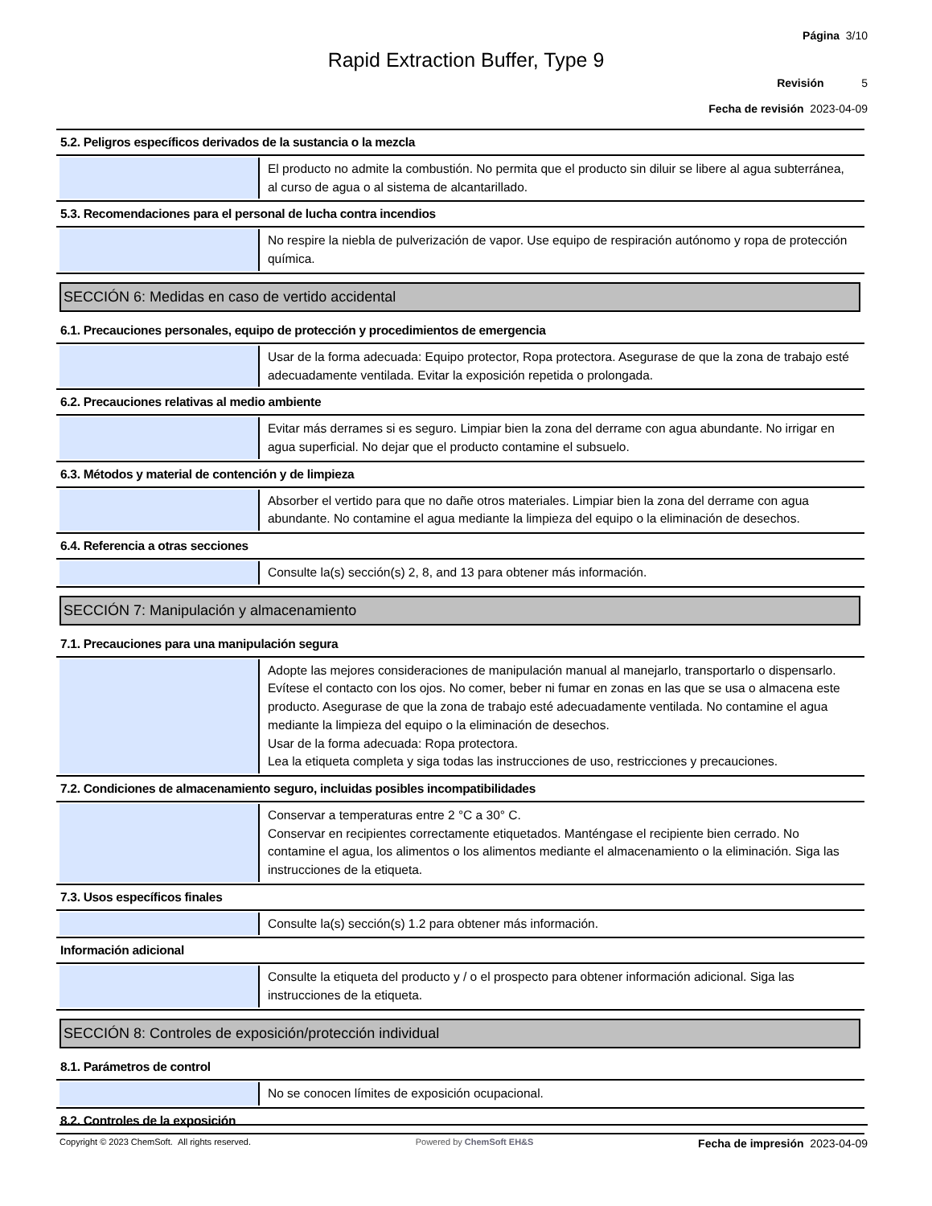Página 3/10
Rapid Extraction Buffer, Type 9
Revisión 5
Fecha de revisión 2023-04-09
5.2. Peligros específicos derivados de la sustancia o la mezcla
El producto no admite la combustión. No permita que el producto sin diluir se libere al agua subterránea, al curso de agua o al sistema de alcantarillado.
5.3. Recomendaciones para el personal de lucha contra incendios
No respire la niebla de pulverización de vapor. Use equipo de respiración autónomo y ropa de protección química.
SECCIÓN 6: Medidas en caso de vertido accidental
6.1. Precauciones personales, equipo de protección y procedimientos de emergencia
Usar de la forma adecuada: Equipo protector, Ropa protectora. Asegurase de que la zona de trabajo esté adecuadamente ventilada. Evitar la exposición repetida o prolongada.
6.2. Precauciones relativas al medio ambiente
Evitar más derrames si es seguro. Limpiar bien la zona del derrame con agua abundante. No irrigar en agua superficial. No dejar que el producto contamine el subsuelo.
6.3. Métodos y material de contención y de limpieza
Absorber el vertido para que no dañe otros materiales. Limpiar bien la zona del derrame con agua abundante. No contamine el agua mediante la limpieza del equipo o la eliminación de desechos.
6.4. Referencia a otras secciones
Consulte la(s) sección(s) 2, 8, and 13 para obtener más información.
SECCIÓN 7: Manipulación y almacenamiento
7.1. Precauciones para una manipulación segura
Adopte las mejores consideraciones de manipulación manual al manejarlo, transportarlo o dispensarlo. Evítese el contacto con los ojos. No comer, beber ni fumar en zonas en las que se usa o almacena este producto. Asegurase de que la zona de trabajo esté adecuadamente ventilada. No contamine el agua mediante la limpieza del equipo o la eliminación de desechos.
Usar de la forma adecuada: Ropa protectora.
Lea la etiqueta completa y siga todas las instrucciones de uso, restricciones y precauciones.
7.2. Condiciones de almacenamiento seguro, incluidas posibles incompatibilidades
Conservar a temperaturas entre 2 °C a 30° C.
Conservar en recipientes correctamente etiquetados. Manténgase el recipiente bien cerrado. No contamine el agua, los alimentos o los alimentos mediante el almacenamiento o la eliminación. Siga las instrucciones de la etiqueta.
7.3. Usos específicos finales
Consulte la(s) sección(s) 1.2 para obtener más información.
Información adicional
Consulte la etiqueta del producto y / o el prospecto para obtener información adicional. Siga las instrucciones de la etiqueta.
SECCIÓN 8: Controles de exposición/protección individual
8.1. Parámetros de control
No se conocen límites de exposición ocupacional.
8.2. Controles de la exposición
Copyright © 2023 ChemSoft. All rights reserved.
Powered by ChemSoft EH&S
Fecha de impresión 2023-04-09